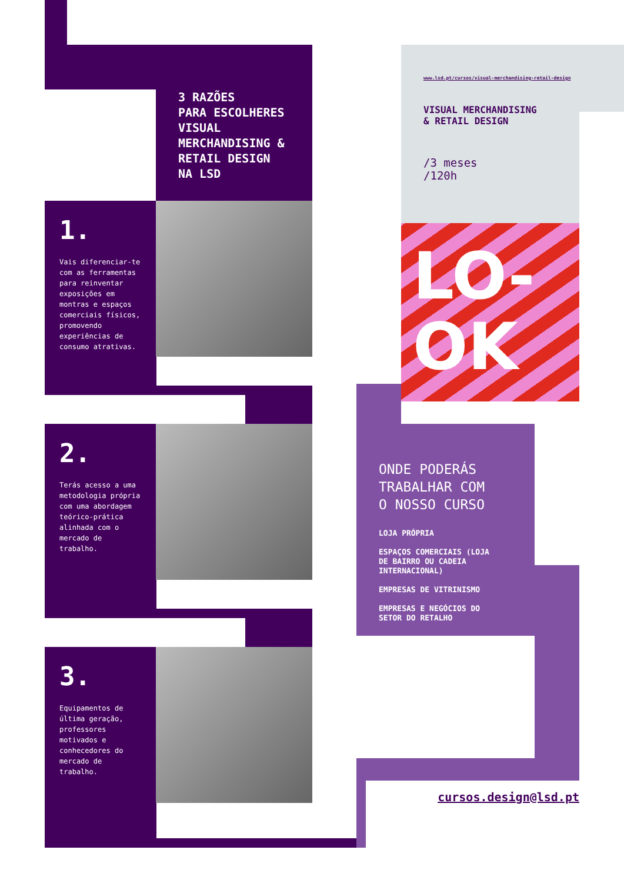3 RAZÕES
PARA ESCOLHERES
VISUAL
MERCHANDISING &
RETAIL DESIGN
NA LSD
1.
Vais diferenciar-te com as ferramentas para reinventar exposições em montras e espaços comerciais físicos, promovendo experiências de consumo atrativas.
2.
Terás acesso a uma metodologia própria com uma abordagem teórico-prática alinhada com o mercado de trabalho.
3.
Equipamentos de última geração, professores motivados e conhecedores do mercado de trabalho.
www.lsd.pt/cursos/visual-merchandising-retail-design
VISUAL MERCHANDISING
& RETAIL DESIGN
/3 meses
/120h
LO-
OK
ONDE PODERÁS
TRABALHAR COM
O NOSSO CURSO
LOJA PRÓPRIA
ESPAÇOS COMERCIAIS (LOJA
DE BAIRRO OU CADEIA
INTERNACIONAL)
EMPRESAS DE VITRINISMO
EMPRESAS E NEGÓCIOS DO
SETOR DO RETALHO
cursos.design@lsd.pt